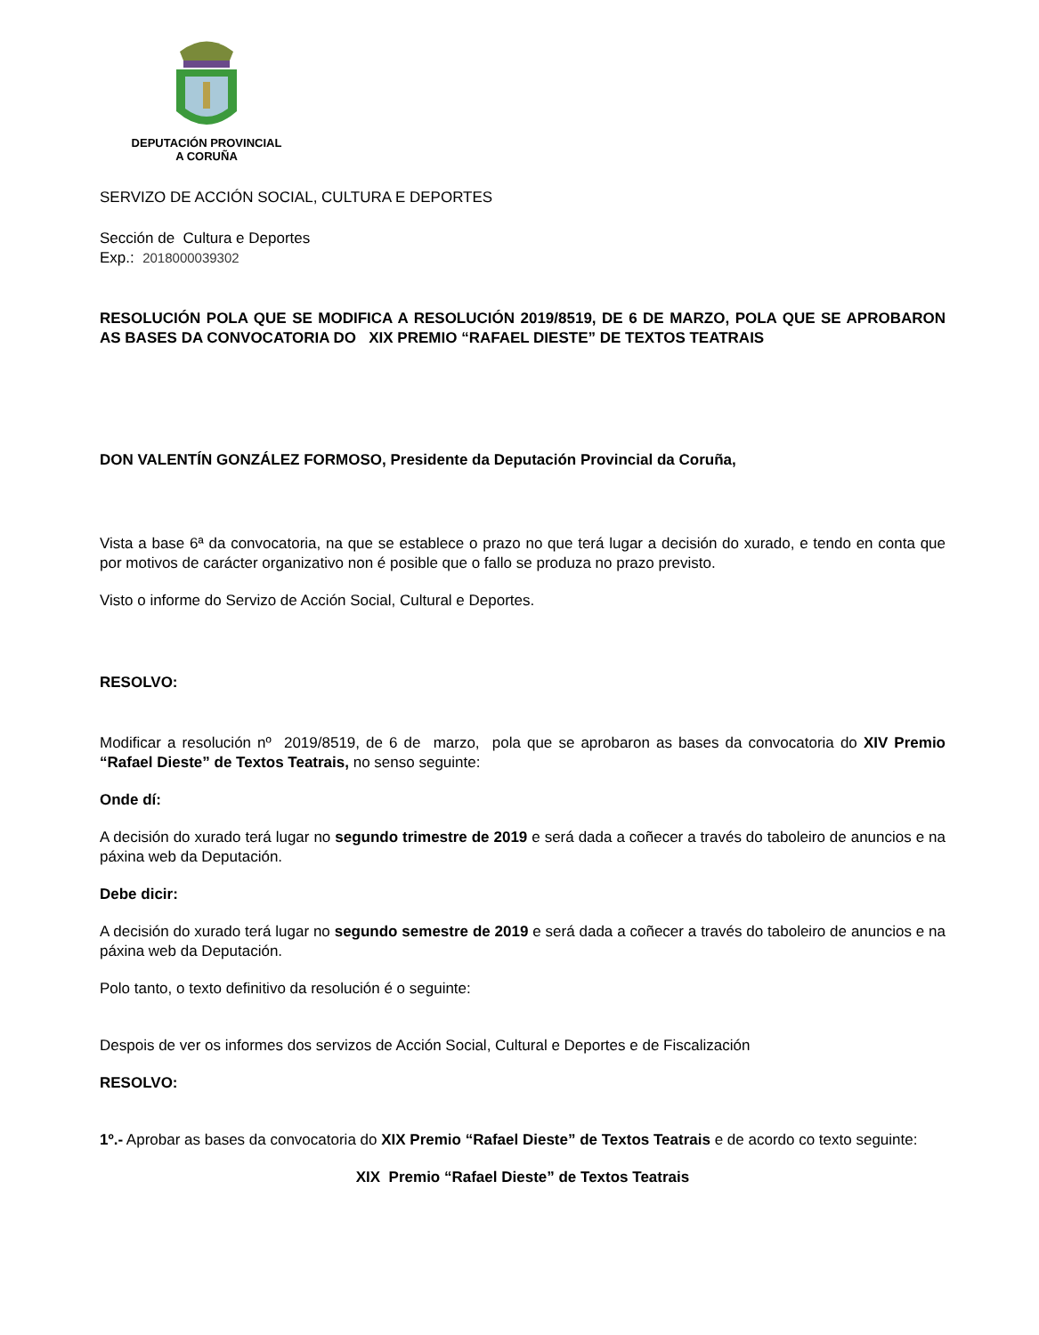DEPUTACIÓN PROVINCIAL
A CORUÑA
SERVIZO DE ACCIÓN SOCIAL, CULTURA E DEPORTES
Sección de Cultura e Deportes
Exp.: 2018000039302
RESOLUCIÓN POLA QUE SE MODIFICA A RESOLUCIÓN 2019/8519, DE 6 DE MARZO, POLA QUE SE APROBARON AS BASES DA CONVOCATORIA DO XIX PREMIO “RAFAEL DIESTE” DE TEXTOS TEATRAIS
DON VALENTÍN GONZÁLEZ FORMOSO, Presidente da Deputación Provincial da Coruña,
Vista a base 6ª da convocatoria, na que se establece o prazo no que terá lugar a decisión do xurado, e tendo en conta que por motivos de carácter organizativo non é posible que o fallo se produza no prazo previsto.
Visto o informe do Servizo de Acción Social, Cultural e Deportes.
RESOLVO:
Modificar a resolución nº 2019/8519, de 6 de marzo, pola que se aprobaron as bases da convocatoria do XIV Premio “Rafael Dieste” de Textos Teatrais, no senso seguinte:
Onde dí:
A decisión do xurado terá lugar no segundo trimestre de 2019 e será dada a coñecer a través do taboleiro de anuncios e na páxina web da Deputación.
Debe dicir:
A decisión do xurado terá lugar no segundo semestre de 2019 e será dada a coñecer a través do taboleiro de anuncios e na páxina web da Deputación.
Polo tanto, o texto definitivo da resolución é o seguinte:
Despois de ver os informes dos servizos de Acción Social, Cultural e Deportes e de Fiscalización
RESOLVO:
1º.- Aprobar as bases da convocatoria do XIX Premio “Rafael Dieste” de Textos Teatrais e de acordo co texto seguinte:
XIX Premio “Rafael Dieste” de Textos Teatrais